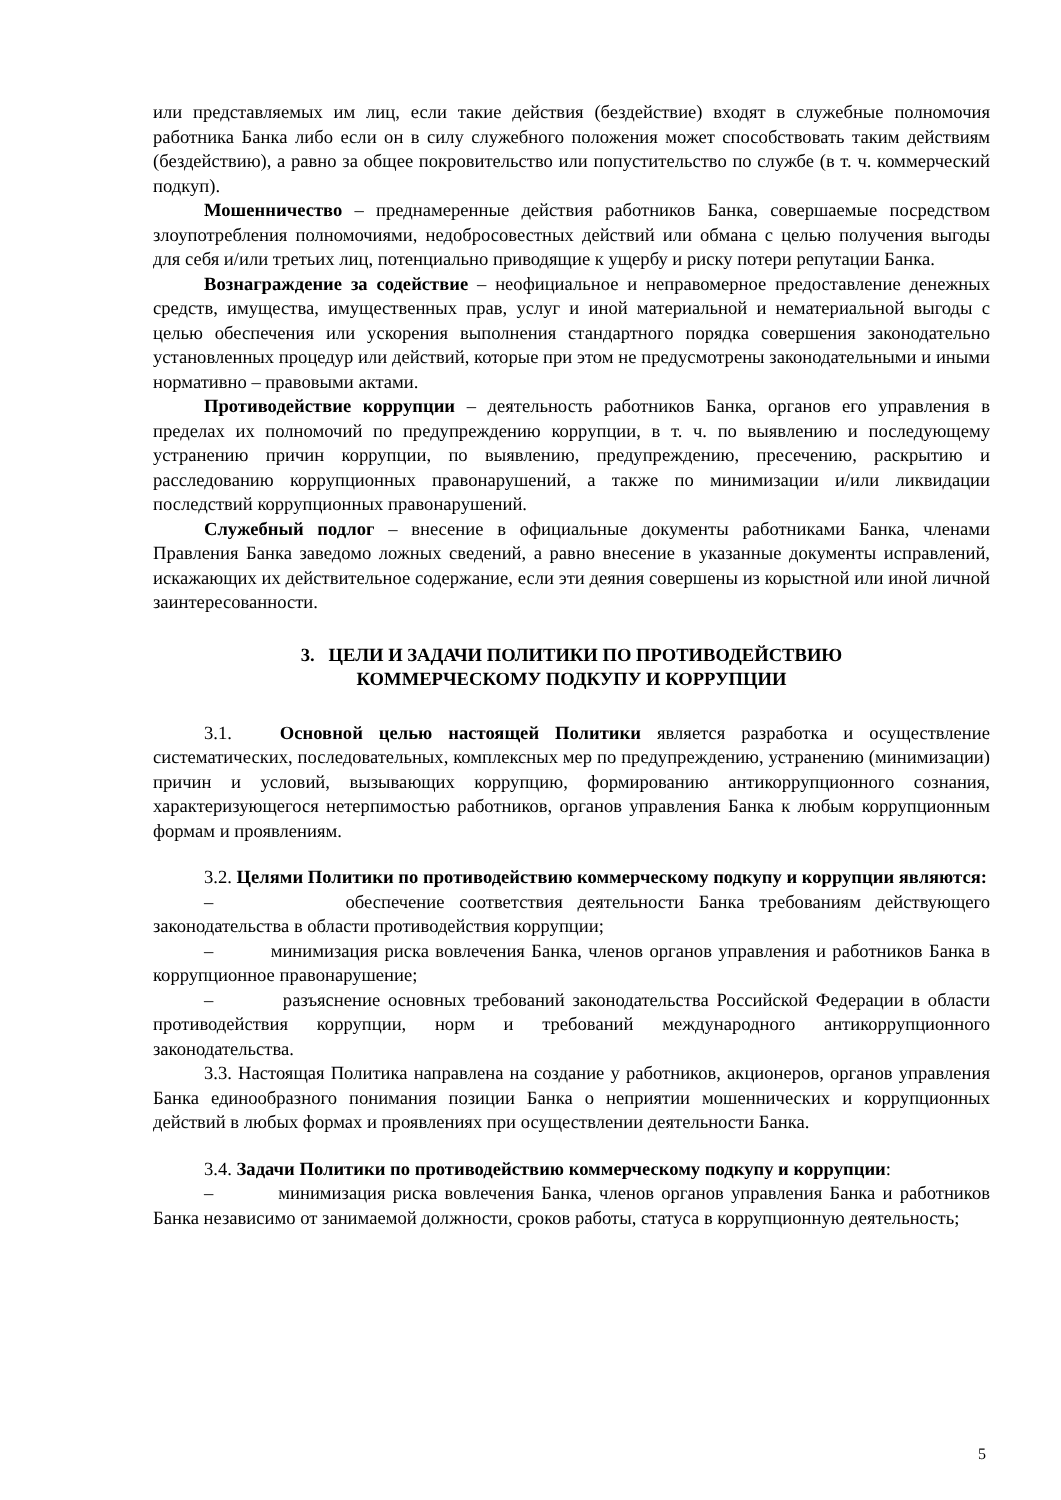или представляемых им лиц, если такие действия (бездействие) входят в служебные полномочия работника Банка либо если он в силу служебного положения может способствовать таким действиям (бездействию), а равно за общее покровительство или попустительство по службе (в т. ч. коммерческий подкуп).
Мошенничество – преднамеренные действия работников Банка, совершаемые посредством злоупотребления полномочиями, недобросовестных действий или обмана с целью получения выгоды для себя и/или третьих лиц, потенциально приводящие к ущербу и риску потери репутации Банка.
Вознаграждение за содействие – неофициальное и неправомерное предоставление денежных средств, имущества, имущественных прав, услуг и иной материальной и нематериальной выгоды с целью обеспечения или ускорения выполнения стандартного порядка совершения законодательно установленных процедур или действий, которые при этом не предусмотрены законодательными и иными нормативно – правовыми актами.
Противодействие коррупции – деятельность работников Банка, органов его управления в пределах их полномочий по предупреждению коррупции, в т. ч. по выявлению и последующему устранению причин коррупции, по выявлению, предупреждению, пресечению, раскрытию и расследованию коррупционных правонарушений, а также по минимизации и/или ликвидации последствий коррупционных правонарушений.
Служебный подлог – внесение в официальные документы работниками Банка, членами Правления Банка заведомо ложных сведений, а равно внесение в указанные документы исправлений, искажающих их действительное содержание, если эти деяния совершены из корыстной или иной личной заинтересованности.
3. ЦЕЛИ И ЗАДАЧИ ПОЛИТИКИ ПО ПРОТИВОДЕЙСТВИЮ
КОММЕРЧЕСКОМУ ПОДКУПУ И КОРРУПЦИИ
3.1. Основной целью настоящей Политики является разработка и осуществление систематических, последовательных, комплексных мер по предупреждению, устранению (минимизации) причин и условий, вызывающих коррупцию, формированию антикоррупционного сознания, характеризующегося нетерпимостью работников, органов управления Банка к любым коррупционным формам и проявлениям.
3.2. Целями Политики по противодействию коммерческому подкупу и коррупции являются:
– обеспечение соответствия деятельности Банка требованиям действующего законодательства в области противодействия коррупции;
– минимизация риска вовлечения Банка, членов органов управления и работников Банка в коррупционное правонарушение;
– разъяснение основных требований законодательства Российской Федерации в области противодействия коррупции, норм и требований международного антикоррупционного законодательства.
3.3. Настоящая Политика направлена на создание у работников, акционеров, органов управления Банка единообразного понимания позиции Банка о неприятии мошеннических и коррупционных действий в любых формах и проявлениях при осуществлении деятельности Банка.
3.4. Задачи Политики по противодействию коммерческому подкупу и коррупции:
– минимизация риска вовлечения Банка, членов органов управления Банка и работников Банка независимо от занимаемой должности, сроков работы, статуса в коррупционную деятельность;
5